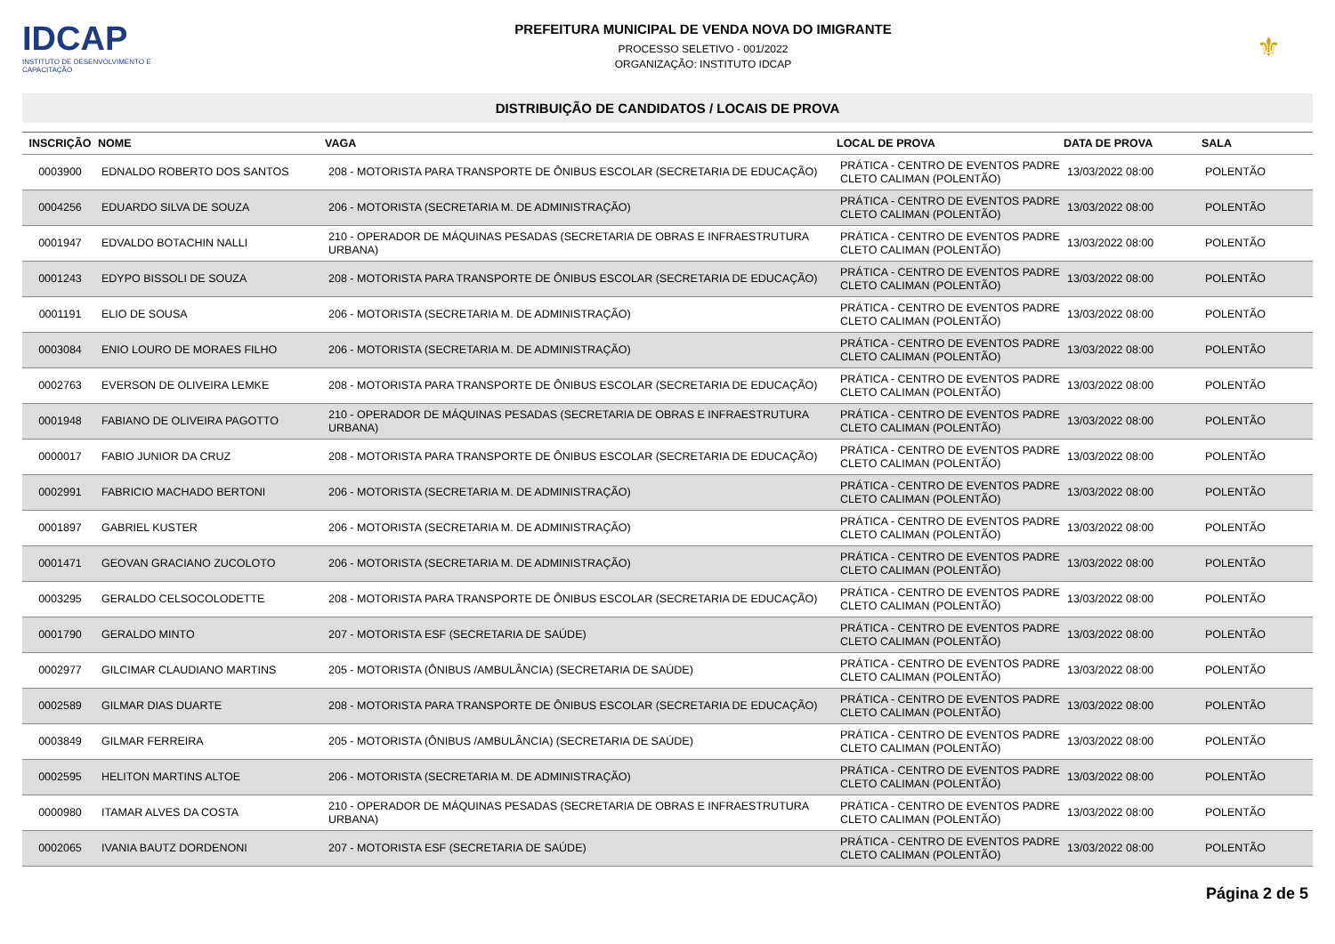IDCAP
INSTITUTO DE DESENVOLVIMENTO E CAPACITAÇÃO
PREFEITURA MUNICIPAL DE VENDA NOVA DO IMIGRANTE
PROCESSO SELETIVO - 001/2022
ORGANIZAÇÃO: INSTITUTO IDCAP
⚜
DISTRIBUIÇÃO DE CANDIDATOS / LOCAIS DE PROVA
| INSCRIÇÃO | NOME | VAGA | LOCAL DE PROVA | DATA DE PROVA | SALA |
| --- | --- | --- | --- | --- | --- |
| 0003900 | EDNALDO ROBERTO DOS SANTOS | 208 - MOTORISTA PARA TRANSPORTE DE ÔNIBUS ESCOLAR (SECRETARIA DE EDUCAÇÃO) | PRÁTICA - CENTRO DE EVENTOS PADRE CLETO CALIMAN (POLENTÃO) | 13/03/2022 08:00 | POLENTÃO |
| 0004256 | EDUARDO SILVA DE SOUZA | 206 - MOTORISTA (SECRETARIA M. DE ADMINISTRAÇÃO) | PRÁTICA - CENTRO DE EVENTOS PADRE CLETO CALIMAN (POLENTÃO) | 13/03/2022 08:00 | POLENTÃO |
| 0001947 | EDVALDO BOTACHIN NALLI | 210 - OPERADOR DE MÁQUINAS PESADAS (SECRETARIA DE OBRAS E INFRAESTRUTURA URBANA) | PRÁTICA - CENTRO DE EVENTOS PADRE CLETO CALIMAN (POLENTÃO) | 13/03/2022 08:00 | POLENTÃO |
| 0001243 | EDYPO BISSOLI DE SOUZA | 208 - MOTORISTA PARA TRANSPORTE DE ÔNIBUS ESCOLAR (SECRETARIA DE EDUCAÇÃO) | PRÁTICA - CENTRO DE EVENTOS PADRE CLETO CALIMAN (POLENTÃO) | 13/03/2022 08:00 | POLENTÃO |
| 0001191 | ELIO DE SOUSA | 206 - MOTORISTA (SECRETARIA M. DE ADMINISTRAÇÃO) | PRÁTICA - CENTRO DE EVENTOS PADRE CLETO CALIMAN (POLENTÃO) | 13/03/2022 08:00 | POLENTÃO |
| 0003084 | ENIO LOURO DE MORAES FILHO | 206 - MOTORISTA (SECRETARIA M. DE ADMINISTRAÇÃO) | PRÁTICA - CENTRO DE EVENTOS PADRE CLETO CALIMAN (POLENTÃO) | 13/03/2022 08:00 | POLENTÃO |
| 0002763 | EVERSON DE OLIVEIRA LEMKE | 208 - MOTORISTA PARA TRANSPORTE DE ÔNIBUS ESCOLAR (SECRETARIA DE EDUCAÇÃO) | PRÁTICA - CENTRO DE EVENTOS PADRE CLETO CALIMAN (POLENTÃO) | 13/03/2022 08:00 | POLENTÃO |
| 0001948 | FABIANO DE OLIVEIRA PAGOTTO | 210 - OPERADOR DE MÁQUINAS PESADAS (SECRETARIA DE OBRAS E INFRAESTRUTURA URBANA) | PRÁTICA - CENTRO DE EVENTOS PADRE CLETO CALIMAN (POLENTÃO) | 13/03/2022 08:00 | POLENTÃO |
| 0000017 | FABIO JUNIOR DA CRUZ | 208 - MOTORISTA PARA TRANSPORTE DE ÔNIBUS ESCOLAR (SECRETARIA DE EDUCAÇÃO) | PRÁTICA - CENTRO DE EVENTOS PADRE CLETO CALIMAN (POLENTÃO) | 13/03/2022 08:00 | POLENTÃO |
| 0002991 | FABRICIO MACHADO BERTONI | 206 - MOTORISTA (SECRETARIA M. DE ADMINISTRAÇÃO) | PRÁTICA - CENTRO DE EVENTOS PADRE CLETO CALIMAN (POLENTÃO) | 13/03/2022 08:00 | POLENTÃO |
| 0001897 | GABRIEL KUSTER | 206 - MOTORISTA (SECRETARIA M. DE ADMINISTRAÇÃO) | PRÁTICA - CENTRO DE EVENTOS PADRE CLETO CALIMAN (POLENTÃO) | 13/03/2022 08:00 | POLENTÃO |
| 0001471 | GEOVAN GRACIANO ZUCOLOTO | 206 - MOTORISTA (SECRETARIA M. DE ADMINISTRAÇÃO) | PRÁTICA - CENTRO DE EVENTOS PADRE CLETO CALIMAN (POLENTÃO) | 13/03/2022 08:00 | POLENTÃO |
| 0003295 | GERALDO CELSOCOLODETTE | 208 - MOTORISTA PARA TRANSPORTE DE ÔNIBUS ESCOLAR (SECRETARIA DE EDUCAÇÃO) | PRÁTICA - CENTRO DE EVENTOS PADRE CLETO CALIMAN (POLENTÃO) | 13/03/2022 08:00 | POLENTÃO |
| 0001790 | GERALDO MINTO | 207 - MOTORISTA ESF (SECRETARIA DE SAÚDE) | PRÁTICA - CENTRO DE EVENTOS PADRE CLETO CALIMAN (POLENTÃO) | 13/03/2022 08:00 | POLENTÃO |
| 0002977 | GILCIMAR CLAUDIANO MARTINS | 205 - MOTORISTA (ÔNIBUS /AMBULÂNCIA) (SECRETARIA DE SAÚDE) | PRÁTICA - CENTRO DE EVENTOS PADRE CLETO CALIMAN (POLENTÃO) | 13/03/2022 08:00 | POLENTÃO |
| 0002589 | GILMAR DIAS DUARTE | 208 - MOTORISTA PARA TRANSPORTE DE ÔNIBUS ESCOLAR (SECRETARIA DE EDUCAÇÃO) | PRÁTICA - CENTRO DE EVENTOS PADRE CLETO CALIMAN (POLENTÃO) | 13/03/2022 08:00 | POLENTÃO |
| 0003849 | GILMAR FERREIRA | 205 - MOTORISTA (ÔNIBUS /AMBULÂNCIA) (SECRETARIA DE SAÚDE) | PRÁTICA - CENTRO DE EVENTOS PADRE CLETO CALIMAN (POLENTÃO) | 13/03/2022 08:00 | POLENTÃO |
| 0002595 | HELITON MARTINS ALTOE | 206 - MOTORISTA (SECRETARIA M. DE ADMINISTRAÇÃO) | PRÁTICA - CENTRO DE EVENTOS PADRE CLETO CALIMAN (POLENTÃO) | 13/03/2022 08:00 | POLENTÃO |
| 0000980 | ITAMAR ALVES DA COSTA | 210 - OPERADOR DE MÁQUINAS PESADAS (SECRETARIA DE OBRAS E INFRAESTRUTURA URBANA) | PRÁTICA - CENTRO DE EVENTOS PADRE CLETO CALIMAN (POLENTÃO) | 13/03/2022 08:00 | POLENTÃO |
| 0002065 | IVANIA BAUTZ DORDENONI | 207 - MOTORISTA ESF (SECRETARIA DE SAÚDE) | PRÁTICA - CENTRO DE EVENTOS PADRE CLETO CALIMAN (POLENTÃO) | 13/03/2022 08:00 | POLENTÃO |
Página 2 de 5